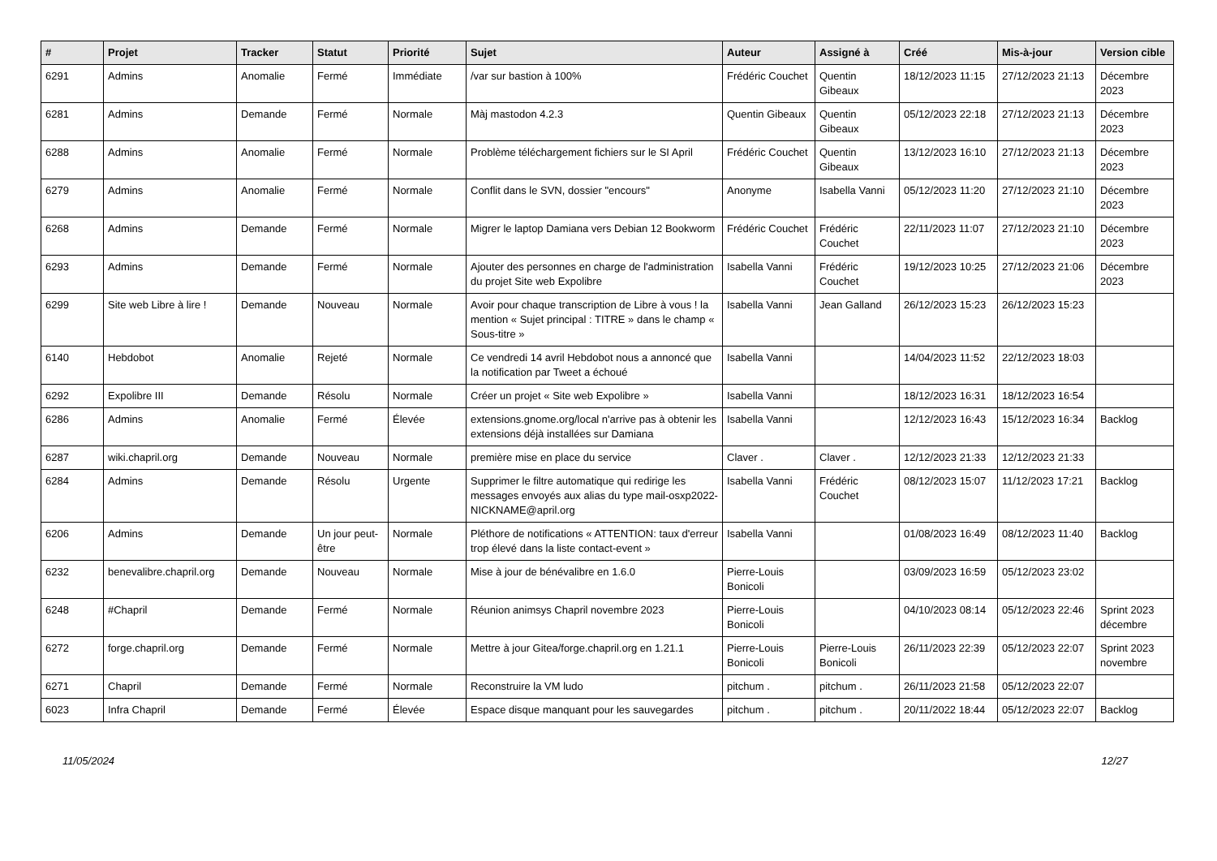| # | Projet | Tracker | Statut | Priorité | Sujet | Auteur | Assigné à | Créé | Mis-à-jour | Version cible |
| --- | --- | --- | --- | --- | --- | --- | --- | --- | --- | --- |
| 6291 | Admins | Anomalie | Fermé | Immédiate | /var sur bastion à 100% | Frédéric Couchet | Quentin Gibeaux | 18/12/2023 11:15 | 27/12/2023 21:13 | Décembre 2023 |
| 6281 | Admins | Demande | Fermé | Normale | Màj mastodon 4.2.3 | Quentin Gibeaux | Quentin Gibeaux | 05/12/2023 22:18 | 27/12/2023 21:13 | Décembre 2023 |
| 6288 | Admins | Anomalie | Fermé | Normale | Problème téléchargement fichiers sur le SI April | Frédéric Couchet | Quentin Gibeaux | 13/12/2023 16:10 | 27/12/2023 21:13 | Décembre 2023 |
| 6279 | Admins | Anomalie | Fermé | Normale | Conflit dans le SVN, dossier "encours" | Anonyme | Isabella Vanni | 05/12/2023 11:20 | 27/12/2023 21:10 | Décembre 2023 |
| 6268 | Admins | Demande | Fermé | Normale | Migrer le laptop Damiana vers Debian 12 Bookworm | Frédéric Couchet | Frédéric Couchet | 22/11/2023 11:07 | 27/12/2023 21:10 | Décembre 2023 |
| 6293 | Admins | Demande | Fermé | Normale | Ajouter des personnes en charge de l'administration du projet Site web Expolibre | Isabella Vanni | Frédéric Couchet | 19/12/2023 10:25 | 27/12/2023 21:06 | Décembre 2023 |
| 6299 | Site web Libre à lire ! | Demande | Nouveau | Normale | Avoir pour chaque transcription de Libre à vous ! la mention « Sujet principal : TITRE » dans le champ « Sous-titre » | Isabella Vanni | Jean Galland | 26/12/2023 15:23 | 26/12/2023 15:23 | |
| 6140 | Hebdobot | Anomalie | Rejeté | Normale | Ce vendredi 14 avril Hebdobot nous a annoncé que la notification par Tweet a échoué | Isabella Vanni | | 14/04/2023 11:52 | 22/12/2023 18:03 | |
| 6292 | Expolibre III | Demande | Résolu | Normale | Créer un projet « Site web Expolibre » | Isabella Vanni | | 18/12/2023 16:31 | 18/12/2023 16:54 | |
| 6286 | Admins | Anomalie | Fermé | Élevée | extensions.gnome.org/local n'arrive pas à obtenir les extensions déjà installées sur Damiana | Isabella Vanni | | 12/12/2023 16:43 | 15/12/2023 16:34 | Backlog |
| 6287 | wiki.chapril.org | Demande | Nouveau | Normale | première mise en place du service | Claver . | Claver . | 12/12/2023 21:33 | 12/12/2023 21:33 | |
| 6284 | Admins | Demande | Résolu | Urgente | Supprimer le filtre automatique qui redirige les messages envoyés aux alias du type mail-osxp2022-NICKNAME@april.org | Isabella Vanni | Frédéric Couchet | 08/12/2023 15:07 | 11/12/2023 17:21 | Backlog |
| 6206 | Admins | Demande | Un jour peut-être | Normale | Pléthore de notifications « ATTENTION: taux d'erreur trop élevé dans la liste contact-event » | Isabella Vanni | | 01/08/2023 16:49 | 08/12/2023 11:40 | Backlog |
| 6232 | benevalibre.chapril.org | Demande | Nouveau | Normale | Mise à jour de bénévalibre en 1.6.0 | Pierre-Louis Bonicoli | | 03/09/2023 16:59 | 05/12/2023 23:02 | |
| 6248 | #Chapril | Demande | Fermé | Normale | Réunion animsys Chapril novembre 2023 | Pierre-Louis Bonicoli | | 04/10/2023 08:14 | 05/12/2023 22:46 | Sprint 2023 décembre |
| 6272 | forge.chapril.org | Demande | Fermé | Normale | Mettre à jour Gitea/forge.chapril.org en 1.21.1 | Pierre-Louis Bonicoli | Pierre-Louis Bonicoli | 26/11/2023 22:39 | 05/12/2023 22:07 | Sprint 2023 novembre |
| 6271 | Chapril | Demande | Fermé | Normale | Reconstruire la VM ludo | pitchum . | pitchum . | 26/11/2023 21:58 | 05/12/2023 22:07 | |
| 6023 | Infra Chapril | Demande | Fermé | Élevée | Espace disque manquant pour les sauvegardes | pitchum . | pitchum . | 20/11/2022 18:44 | 05/12/2023 22:07 | Backlog |
11/05/2024 12/27